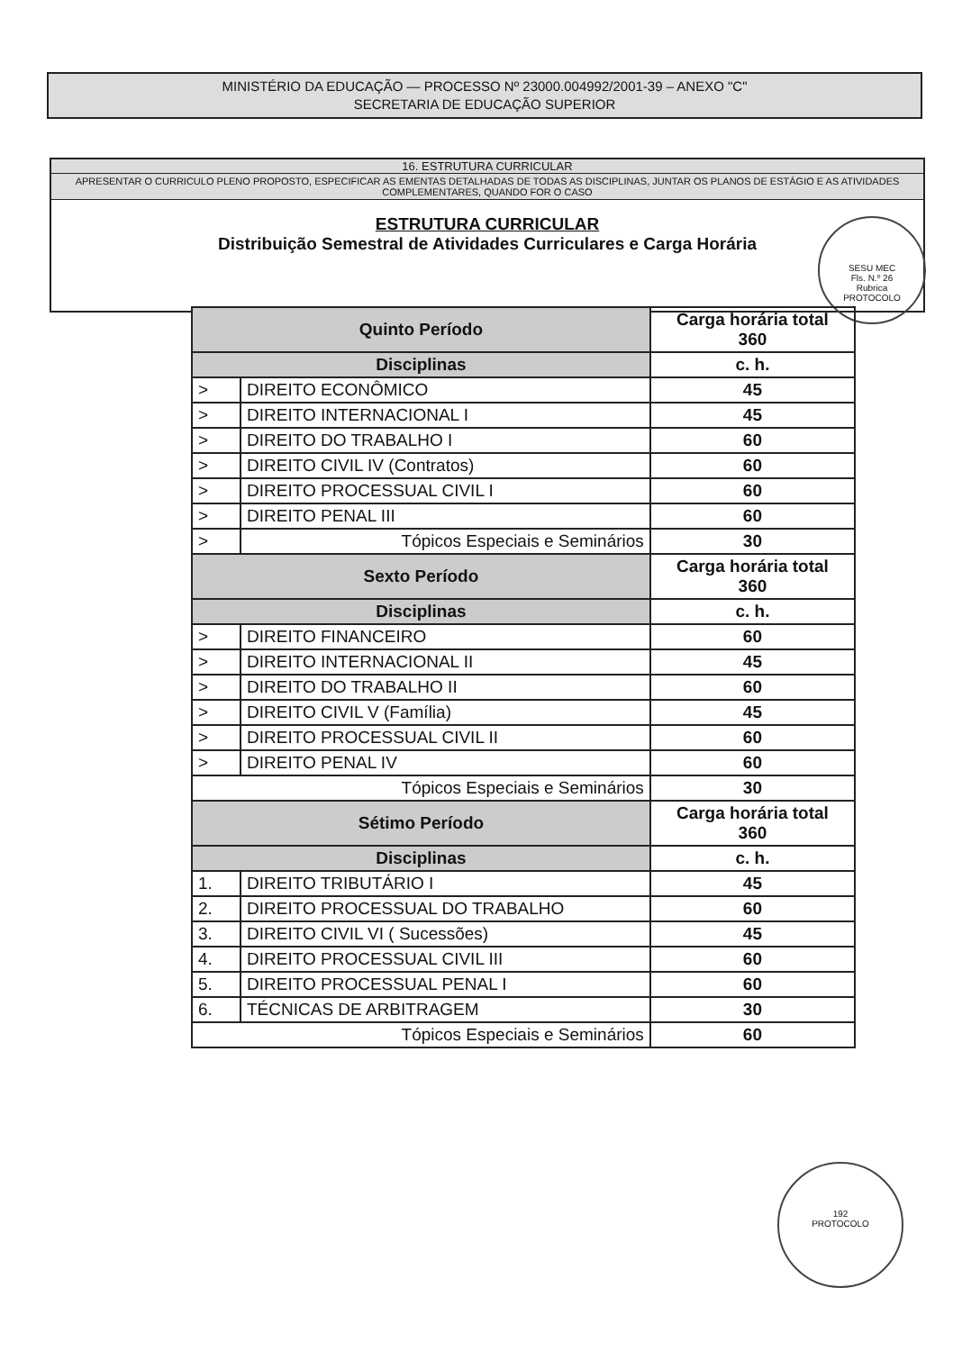MINISTÉRIO DA EDUCAÇÃO — PROCESSO Nº 23000.004992/2001-39 – ANEXO "C"
SECRETARIA DE EDUCAÇÃO SUPERIOR
16. ESTRUTURA CURRICULAR
APRESENTAR O CURRICULO PLENO PROPOSTO, ESPECIFICAR AS EMENTAS DETALHADAS DE TODAS AS DISCIPLINAS, JUNTAR OS PLANOS DE ESTÁGIO E AS ATIVIDADES COMPLEMENTARES, QUANDO FOR O CASO
ESTRUTURA CURRICULAR
Distribuição Semestral de Atividades Curriculares e Carga Horária
SESU MEC
Fls. N.º 26
Rubrica
PROTOCOLO
| Quinto Período | | Carga horária total 360 | |
| --- | --- | --- | --- |
| Disciplinas | | | c. h. |
| > | DIREITO ECONÔMICO | | 45 |
| > | DIREITO INTERNACIONAL I | | 45 |
| > | DIREITO DO TRABALHO I | | 60 |
| > | DIREITO CIVIL IV (Contratos) | | 60 |
| > | DIREITO PROCESSUAL CIVIL I | | 60 |
| > | DIREITO PENAL III | | 60 |
| > | Tópicos Especiais e Seminários | | 30 |
| Sexto Período | | Carga horária total 360 | |
| Disciplinas | | | c. h. |
| > | DIREITO FINANCEIRO | | 60 |
| > | DIREITO INTERNACIONAL II | | 45 |
| > | DIREITO DO TRABALHO II | | 60 |
| > | DIREITO CIVIL V (Família) | | 45 |
| > | DIREITO PROCESSUAL CIVIL II | | 60 |
| > | DIREITO PENAL IV | | 60 |
| Tópicos Especiais e Seminários | | | 30 |
| Sétimo Período | | Carga horária total 360 | |
| Disciplinas | | | c. h. |
| 1. | DIREITO TRIBUTÁRIO I | | 45 |
| 2. | DIREITO PROCESSUAL DO TRABALHO | | 60 |
| 3. | DIREITO CIVIL VI ( Sucessões) | | 45 |
| 4. | DIREITO PROCESSUAL CIVIL III | | 60 |
| 5. | DIREITO PROCESSUAL PENAL I | | 60 |
| 6. | TÉCNICAS DE ARBITRAGEM | | 30 |
| Tópicos Especiais e Seminários | | | 60 |
192
PROTOCOLO